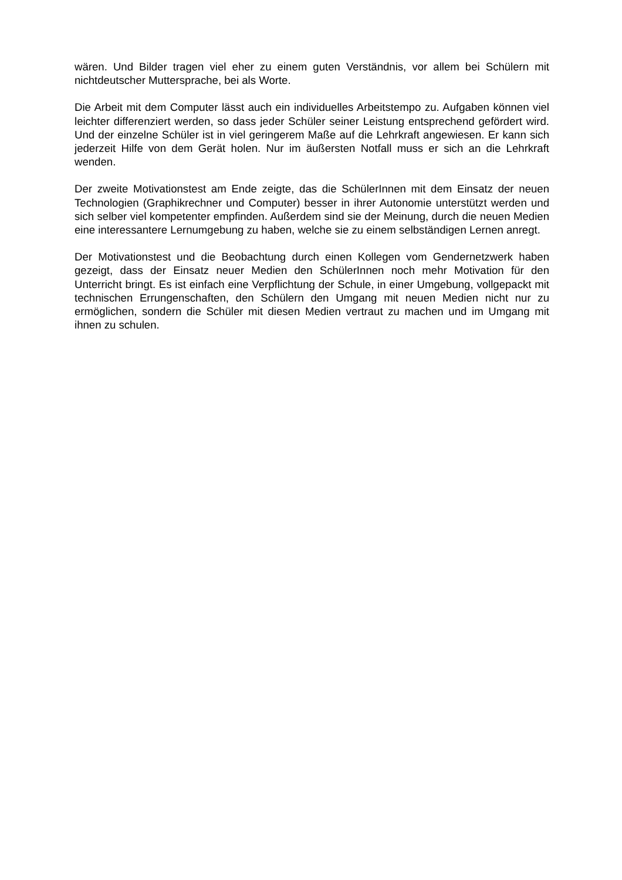wären. Und Bilder tragen viel eher zu einem guten Verständnis, vor allem bei Schülern mit nichtdeutscher Muttersprache, bei als Worte.
Die Arbeit mit dem Computer lässt auch ein individuelles Arbeitstempo zu. Aufgaben können viel leichter differenziert werden, so dass jeder Schüler seiner Leistung entsprechend gefördert wird. Und der einzelne Schüler ist in viel geringerem Maße auf die Lehrkraft angewiesen. Er kann sich jederzeit Hilfe von dem Gerät holen. Nur im äußersten Notfall muss er sich an die Lehrkraft wenden.
Der zweite Motivationstest am Ende zeigte, das die SchülerInnen mit dem Einsatz der neuen Technologien (Graphikrechner und Computer) besser in ihrer Autonomie unterstützt werden und sich selber viel kompetenter empfinden. Außerdem sind sie der Meinung, durch die neuen Medien eine interessantere Lernumgebung zu haben, welche sie zu einem selbständigen Lernen anregt.
Der Motivationstest und die Beobachtung durch einen Kollegen vom Gendernetzwerk haben gezeigt, dass der Einsatz neuer Medien den SchülerInnen noch mehr Motivation für den Unterricht bringt. Es ist einfach eine Verpflichtung der Schule, in einer Umgebung, vollgepackt mit technischen Errungenschaften, den Schülern den Umgang mit neuen Medien nicht nur zu ermöglichen, sondern die Schüler mit diesen Medien vertraut zu machen und im Umgang mit ihnen zu schulen.